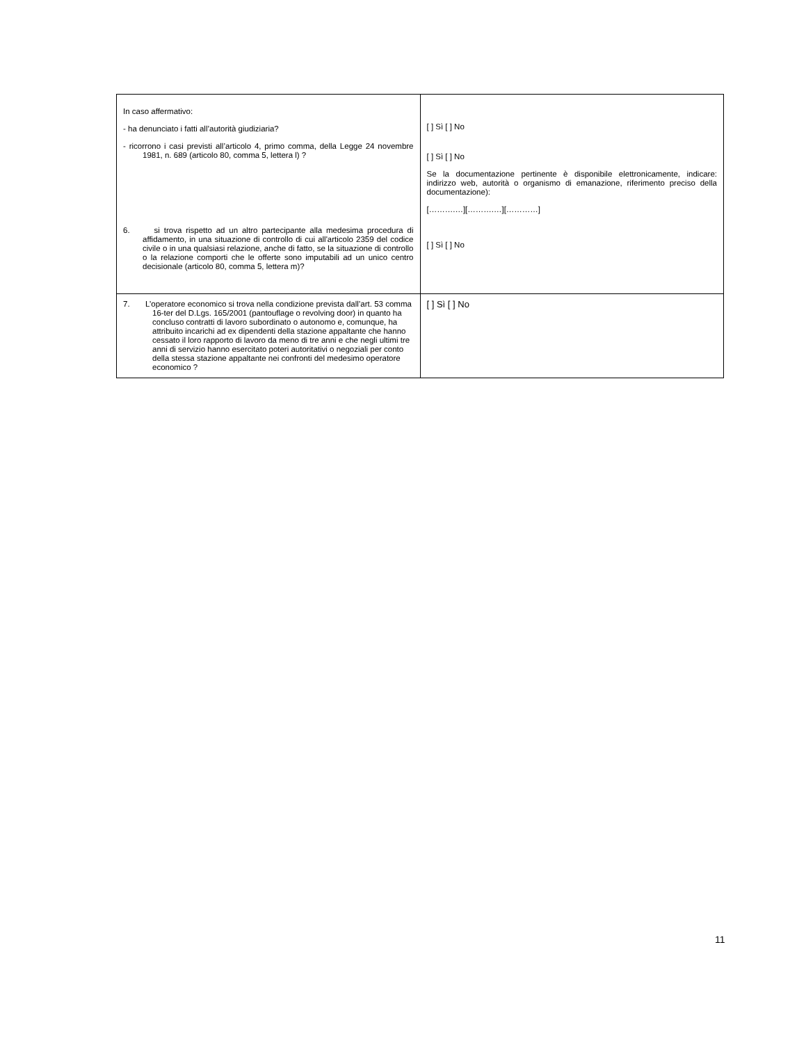| In caso affermativo: - ha denunciato i fatti all’autorità giudiziaria? - ricorrono i casi previsti all’articolo 4, primo comma, della Legge 24 novembre 1981, n. 689 (articolo 80, comma 5, lettera l) ? 6. si trova rispetto ad un altro partecipante alla medesima procedura di affidamento, in una situazione di controllo di cui all'articolo 2359 del codice civile o in una qualsiasi relazione, anche di fatto, se la situazione di controllo o la relazione comporti che le offerte sono imputabili ad un unico centro decisionale (articolo 80, comma 5, lettera m)? | [ ] Sì [ ] No [ ] Sì [ ] No Se la documentazione pertinente è disponibile elettronicamente, indicare: indirizzo web, autorità o organismo di emanazione, riferimento preciso della documentazione): [……….…][……….…][…………] [ ] Sì [ ] No |
| 7. L’operatore economico si trova nella condizione prevista dall’art. 53 comma 16-ter del D.Lgs. 165/2001 (pantouflage o revolving door) in quanto ha concluso contratti di lavoro subordinato o autonomo e, comunque, ha attribuito incarichi ad ex dipendenti della stazione appaltante che hanno cessato il loro rapporto di lavoro da meno di tre anni e che negli ultimi tre anni di servizio hanno esercitato poteri autoritativi o negoziali per conto della stessa stazione appaltante nei confronti del medesimo operatore economico ? | [ ] Sì [ ] No |
11